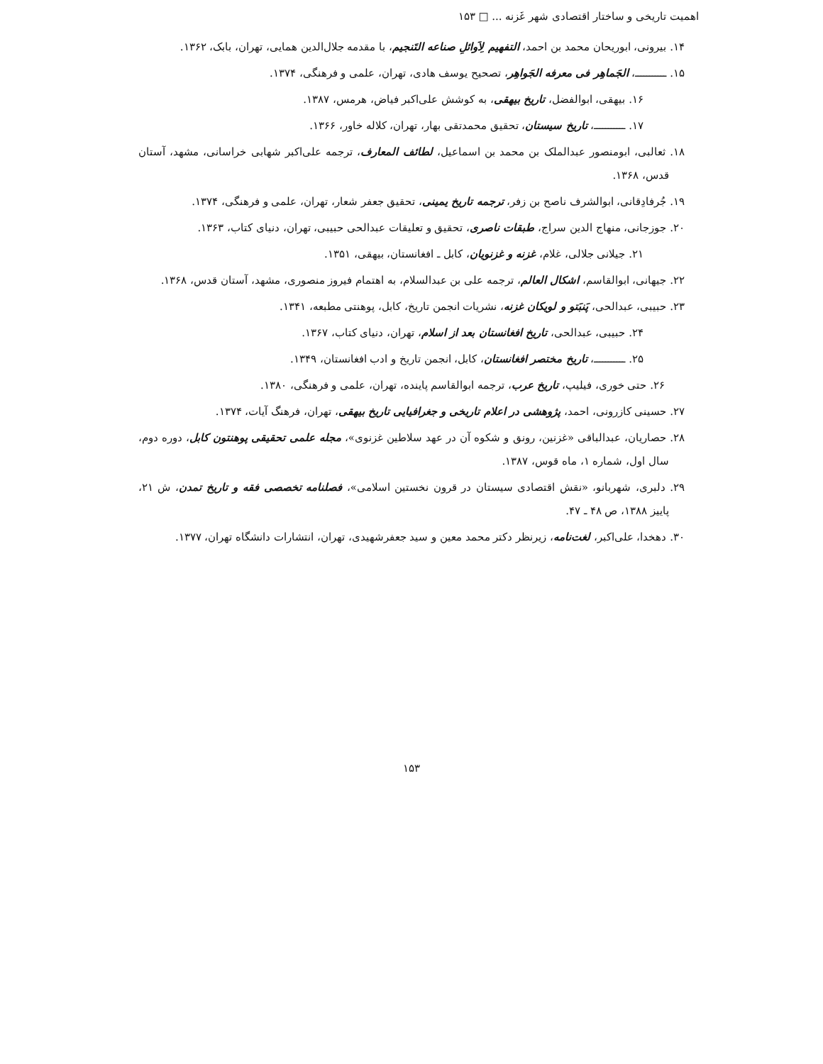اهمیت تاریخی و ساختار اقتصادی شهر غَزنه ... □ ۱۵۳
۱۴. بیرونی، ابوریحان محمد بن احمد، التفهیم لِاَوائلِ صناعه التَنجیم، با مقدمه جلال‌الدین همایی، تهران، بابک، ۱۳۶۲.
۱۵. ـــــــــــ، الجَماهِر فی معرفه الجَواهِر، تصحیح یوسف هادی، تهران، علمی و فرهنگی، ۱۳۷۴.
۱۶. بیهقی، ابوالفضل، تاریخ بیهقی، به کوشش علی‌اکبر فیاض، هرمس، ۱۳۸۷.
۱۷. ـــــــــــ، تاریخ سیستان، تحقیق محمدتقی بهار، تهران، کلاله خاور، ۱۳۶۶.
۱۸. ثعالبی، ابومنصور عبدالملک بن محمد بن اسماعیل، لطائف المعارف، ترجمه علی‌اکبر شهابی خراسانی، مشهد، آستان قدس، ۱۳۶۸.
۱۹. جُرفادِقانی، ابوالشرف ناصح بن زفر، ترجمه تاریخ یمینی، تحقیق جعفر شعار، تهران، علمی و فرهنگی، ۱۳۷۴.
۲۰. جوزجانی، منهاج الدین سراج، طبقات ناصری، تحقیق و تعلیقات عبدالحی حبیبی، تهران، دنیای کتاب، ۱۳۶۳.
۲۱. جیلانی جلالی، غلام، غزنه و غزنویان، کابل ـ افغانستان، بیهقی، ۱۳۵۱.
۲۲. جیهانی، ابوالقاسم، اشکال العالم، ترجمه علی بن عبدالسلام، به اهتمام فیروز منصوری، مشهد، آستان قدس، ۱۳۶۸.
۲۳. حبیبی، عبدالحی، پَنبَتو و لویکان غزنه، نشریات انجمن تاریخ، کابل، پوهنتی مطبعه، ۱۳۴۱.
۲۴. حبیبی، عبدالحی، تاریخ افغانستان بعد از اسلام، تهران، دنیای کتاب، ۱۳۶۷.
۲۵. ـــــــــــ، تاریخ مختصر افغانستان، کابل، انجمن تاریخ و ادب افغانستان، ۱۳۴۹.
۲۶. حتی خوری، فیلیپ، تاریخ عرب، ترجمه ابوالقاسم پاینده، تهران، علمی و فرهنگی، ۱۳۸۰.
۲۷. حسینی کازرونی، احمد، پژوهشی در اعلام تاریخی و جغرافیایی تاریخ بیهقی، تهران، فرهنگ آیات، ۱۳۷۴.
۲۸. حصاریان، عبدالباقی «غزنین، رونق و شکوه آن در عهد سلاطین غزنوی»، مجله علمی تحقیقی پوهنتون کابل، دوره دوم، سال اول، شماره ۱، ماه قوس، ۱۳۸۷.
۲۹. دلبری، شهربانو، «نقش اقتصادی سیستان در قرون نخستین اسلامی»، فصلنامه تخصصی فقه و تاریخ تمدن، ش ۲۱، پاییز ۱۳۸۸، ص ۴۸ ـ ۴۷.
۳۰. دهخدا، علی‌اکبر، لغت‌نامه، زیرنظر دکتر محمد معین و سید جعفرشهیدی، تهران، انتشارات دانشگاه تهران، ۱۳۷۷.
۱۵۳